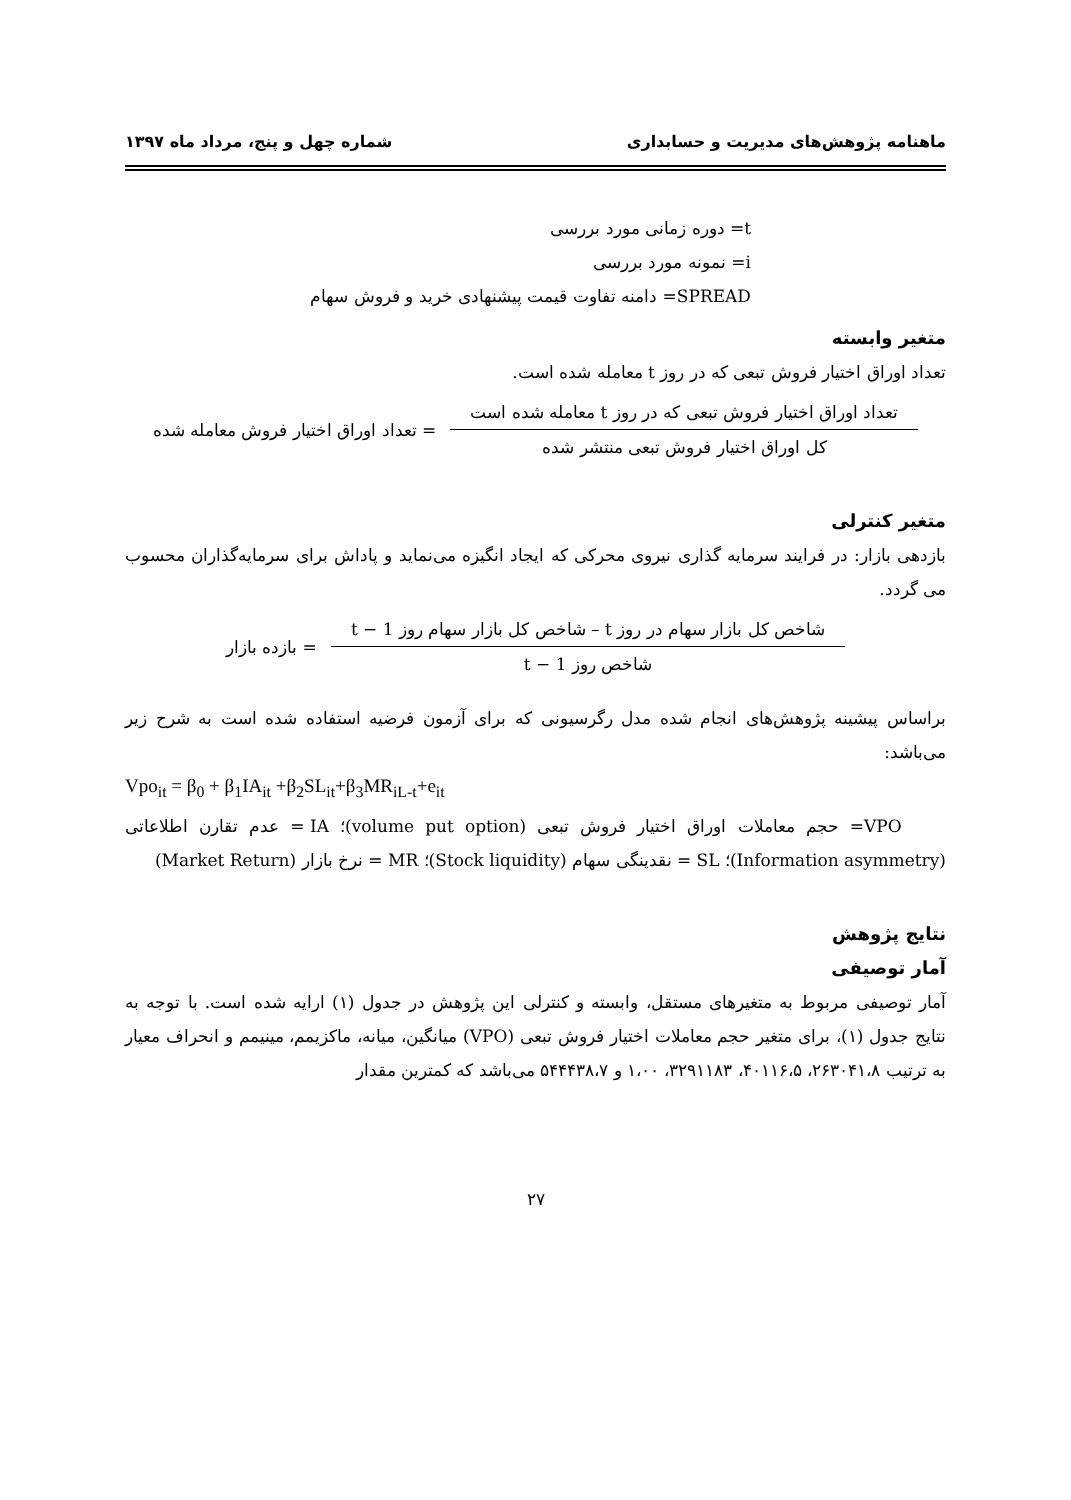ماهنامه پژوهش‌های مدیریت و حسابداری شماره چهل و پنج، مرداد ماه ۱۳۹۷
t= دوره زمانی مورد بررسی
i= نمونه مورد بررسی
SPREAD= دامنه تفاوت قیمت پیشنهادی خرید و فروش سهام
متغیر وابسته
تعداد اوراق اختیار فروش تبعی که در روز t معامله شده است.
تعداد اوراق اختیار فروش تبعی که در روز t معامله شده است
کل اوراق اختیار فروش تبعی منتشر شده
= تعداد اوراق اختیار فروش معامله شده
متغیر کنترلی
بازدهی بازار: در فرایند سرمایه گذاری نیروی محرکی که ایجاد انگیزه می‌نماید و پاداش برای سرمایه‌گذاران محسوب می گردد.
شاخص کل بازار سهام در روز t – شاخص کل بازار سهام روز t − 1
شاخص روز t − 1
= بازده بازار
براساس پیشینه پژوهش‌های انجام شده مدل رگرسیونی که برای آزمون فرضیه استفاده شده است به شرح زیر می‌باشد:
Vpo<sub>it</sub> = β<sub>0</sub> + β<sub>1</sub>IA<sub>it</sub> +β<sub>2</sub>SL<sub>it</sub>+β<sub>3</sub>MR<sub>iL-t</sub>+e<sub>it</sub>
VPO= حجم معاملات اوراق اختیار فروش تبعی (volume put option)؛ IA = عدم تقارن اطلاعاتی (Information asymmetry)؛ SL = نقدینگی سهام (Stock liquidity)؛ MR = نرخ بازار (Market Return)
نتایج پژوهش
آمار توصیفی
آمار توصیفی مربوط به متغیرهای مستقل، وابسته و کنترلی این پژوهش در جدول (۱) ارایه شده است. با توجه به نتایج جدول (۱)، برای متغیر حجم معاملات اختیار فروش تبعی (VPO) میانگین، میانه، ماکزیمم، مینیمم و انحراف معیار به ترتیب ۲۶۳۰۴۱،۸، ۴۰۱۱۶،۵، ۳۲۹۱۱۸۳، ۱،۰۰ و ۵۴۴۴۳۸،۷ می‌باشد که کمترین مقدار
۲۷